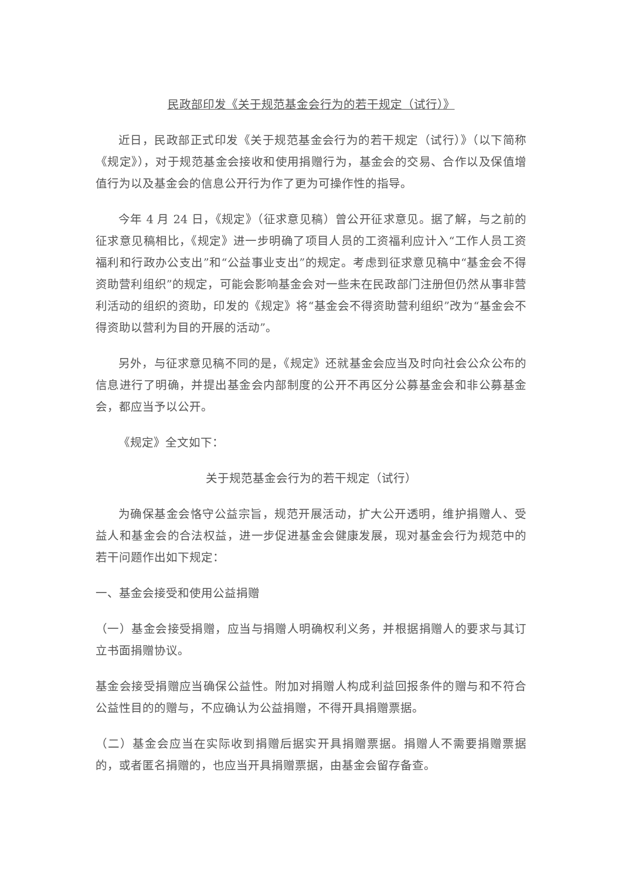民政部印发《关于规范基金会行为的若干规定（试行）》
近日，民政部正式印发《关于规范基金会行为的若干规定（试行）》（以下简称《规定》），对于规范基金会接收和使用捐赠行为，基金会的交易、合作以及保值增值行为以及基金会的信息公开行为作了更为可操作性的指导。
今年 4 月 24 日，《规定》（征求意见稿）曾公开征求意见。据了解，与之前的征求意见稿相比，《规定》进一步明确了项目人员的工资福利应计入“工作人员工资福利和行政办公支出”和“公益事业支出”的规定。考虑到征求意见稿中“基金会不得资助营利组织”的规定，可能会影响基金会对一些未在民政部门注册但仍然从事非营利活动的组织的资助，印发的《规定》将“基金会不得资助营利组织”改为“基金会不得资助以营利为目的开展的活动”。
另外，与征求意见稿不同的是，《规定》还就基金会应当及时向社会公众公布的信息进行了明确，并提出基金会内部制度的公开不再区分公募基金会和非公募基金会，都应当予以公开。
《规定》全文如下：
关于规范基金会行为的若干规定（试行）
为确保基金会恪守公益宗旨，规范开展活动，扩大公开透明，维护捐赠人、受益人和基金会的合法权益，进一步促进基金会健康发展，现对基金会行为规范中的若干问题作出如下规定：
一、基金会接受和使用公益捐赠
（一）基金会接受捐赠，应当与捐赠人明确权利义务，并根据捐赠人的要求与其订立书面捐赠协议。
基金会接受捐赠应当确保公益性。附加对捐赠人构成利益回报条件的赠与和不符合公益性目的的赠与，不应确认为公益捐赠，不得开具捐赠票据。
（二）基金会应当在实际收到捐赠后据实开具捐赠票据。捐赠人不需要捐赠票据的，或者匿名捐赠的，也应当开具捐赠票据，由基金会留存备查。